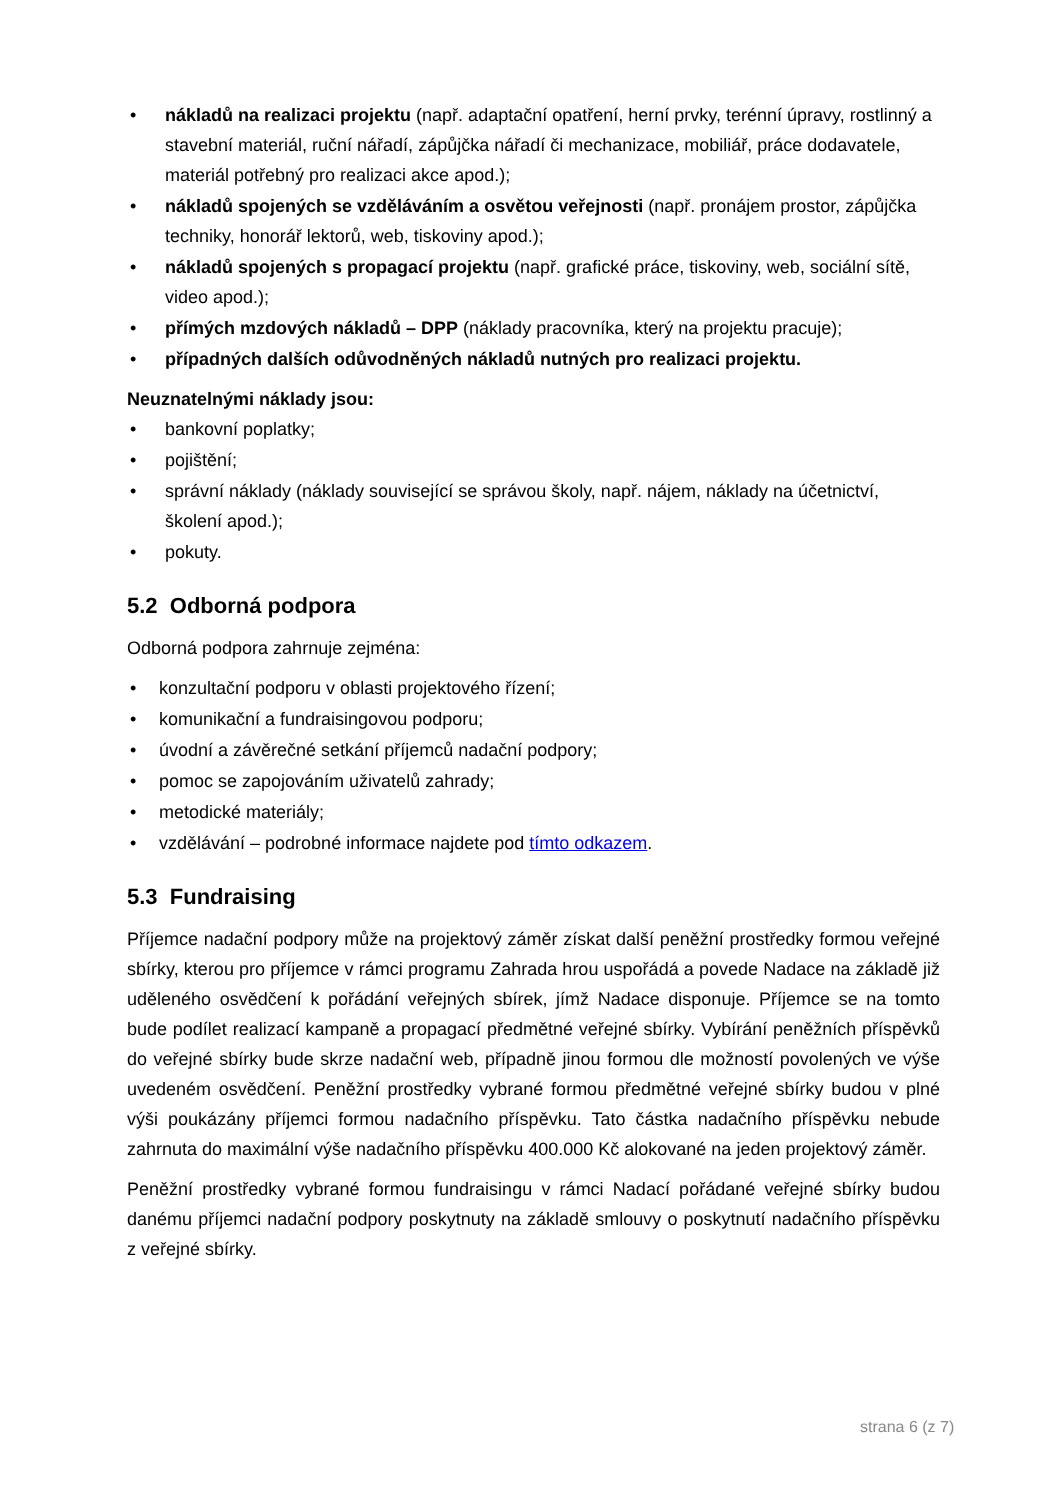• nákladů na realizaci projektu (např. adaptační opatření, herní prvky, terénní úpravy, rostlinný a stavební materiál, ruční nářadí, zápůjčka nářadí či mechanizace, mobiliář, práce dodavatele, materiál potřebný pro realizaci akce apod.);
• nákladů spojených se vzděláváním a osvětou veřejnosti (např. pronájem prostor, zápůjčka techniky, honorář lektorů, web, tiskoviny apod.);
• nákladů spojených s propagací projektu (např. grafické práce, tiskoviny, web, sociální sítě, video apod.);
• přímých mzdových nákladů – DPP (náklady pracovníka, který na projektu pracuje);
• případných dalších odůvodněných nákladů nutných pro realizaci projektu.
Neuznatelnými náklady jsou:
• bankovní poplatky;
• pojištění;
• správní náklady (náklady související se správou školy, např. nájem, náklady na účetnictví, školení apod.);
• pokuty.
5.2 Odborná podpora
Odborná podpora zahrnuje zejména:
• konzultační podporu v oblasti projektového řízení;
• komunikační a fundraisingovou podporu;
• úvodní a závěrečné setkání příjemců nadační podpory;
• pomoc se zapojováním uživatelů zahrady;
• metodické materiály;
• vzdělávání – podrobné informace najdete pod tímto odkazem.
5.3 Fundraising
Příjemce nadační podpory může na projektový záměr získat další peněžní prostředky formou veřejné sbírky, kterou pro příjemce v rámci programu Zahrada hrou uspořádá a povede Nadace na základě již uděleného osvědčení k pořádání veřejných sbírek, jímž Nadace disponuje. Příjemce se na tomto bude podílet realizací kampaně a propagací předmětné veřejné sbírky. Vybírání peněžních příspěvků do veřejné sbírky bude skrze nadační web, případně jinou formou dle možností povolených ve výše uvedeném osvědčení. Peněžní prostředky vybrané formou předmětné veřejné sbírky budou v plné výši poukázány příjemci formou nadačního příspěvku. Tato částka nadačního příspěvku nebude zahrnuta do maximální výše nadačního příspěvku 400.000 Kč alokované na jeden projektový záměr.
Peněžní prostředky vybrané formou fundraisingu v rámci Nadací pořádané veřejné sbírky budou danému příjemci nadační podpory poskytnuty na základě smlouvy o poskytnutí nadačního příspěvku z veřejné sbírky.
strana 6 (z 7)